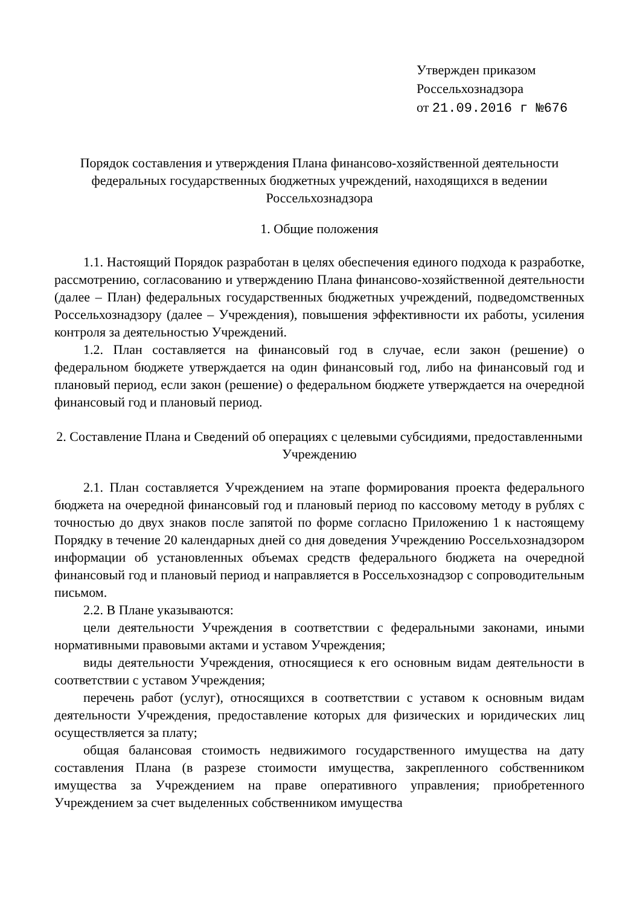Утвержден приказом
Россельхознадзора
от 21.09.2016 г №676
Порядок составления и утверждения Плана финансово-хозяйственной деятельности федеральных государственных бюджетных учреждений, находящихся в ведении Россельхознадзора
1. Общие положения
1.1. Настоящий Порядок разработан в целях обеспечения единого подхода к разработке, рассмотрению, согласованию и утверждению Плана финансово-хозяйственной деятельности (далее – План) федеральных государственных бюджетных учреждений, подведомственных Россельхознадзору (далее – Учреждения), повышения эффективности их работы, усиления контроля за деятельностью Учреждений.
1.2. План составляется на финансовый год в случае, если закон (решение) о федеральном бюджете утверждается на один финансовый год, либо на финансовый год и плановый период, если закон (решение) о федеральном бюджете утверждается на очередной финансовый год и плановый период.
2. Составление Плана и Сведений об операциях с целевыми субсидиями, предоставленными Учреждению
2.1. План составляется Учреждением на этапе формирования проекта федерального бюджета на очередной финансовый год и плановый период по кассовому методу в рублях с точностью до двух знаков после запятой по форме согласно Приложению 1 к настоящему Порядку в течение 20 календарных дней со дня доведения Учреждению Россельхознадзором информации об установленных объемах средств федерального бюджета на очередной финансовый год и плановый период и направляется в Россельхознадзор с сопроводительным письмом.
2.2. В Плане указываются:
цели деятельности Учреждения в соответствии с федеральными законами, иными нормативными правовыми актами и уставом Учреждения;
виды деятельности Учреждения, относящиеся к его основным видам деятельности в соответствии с уставом Учреждения;
перечень работ (услуг), относящихся в соответствии с уставом к основным видам деятельности Учреждения, предоставление которых для физических и юридических лиц осуществляется за плату;
общая балансовая стоимость недвижимого государственного имущества на дату составления Плана (в разрезе стоимости имущества, закрепленного собственником имущества за Учреждением на праве оперативного управления; приобретенного Учреждением за счет выделенных собственником имущества